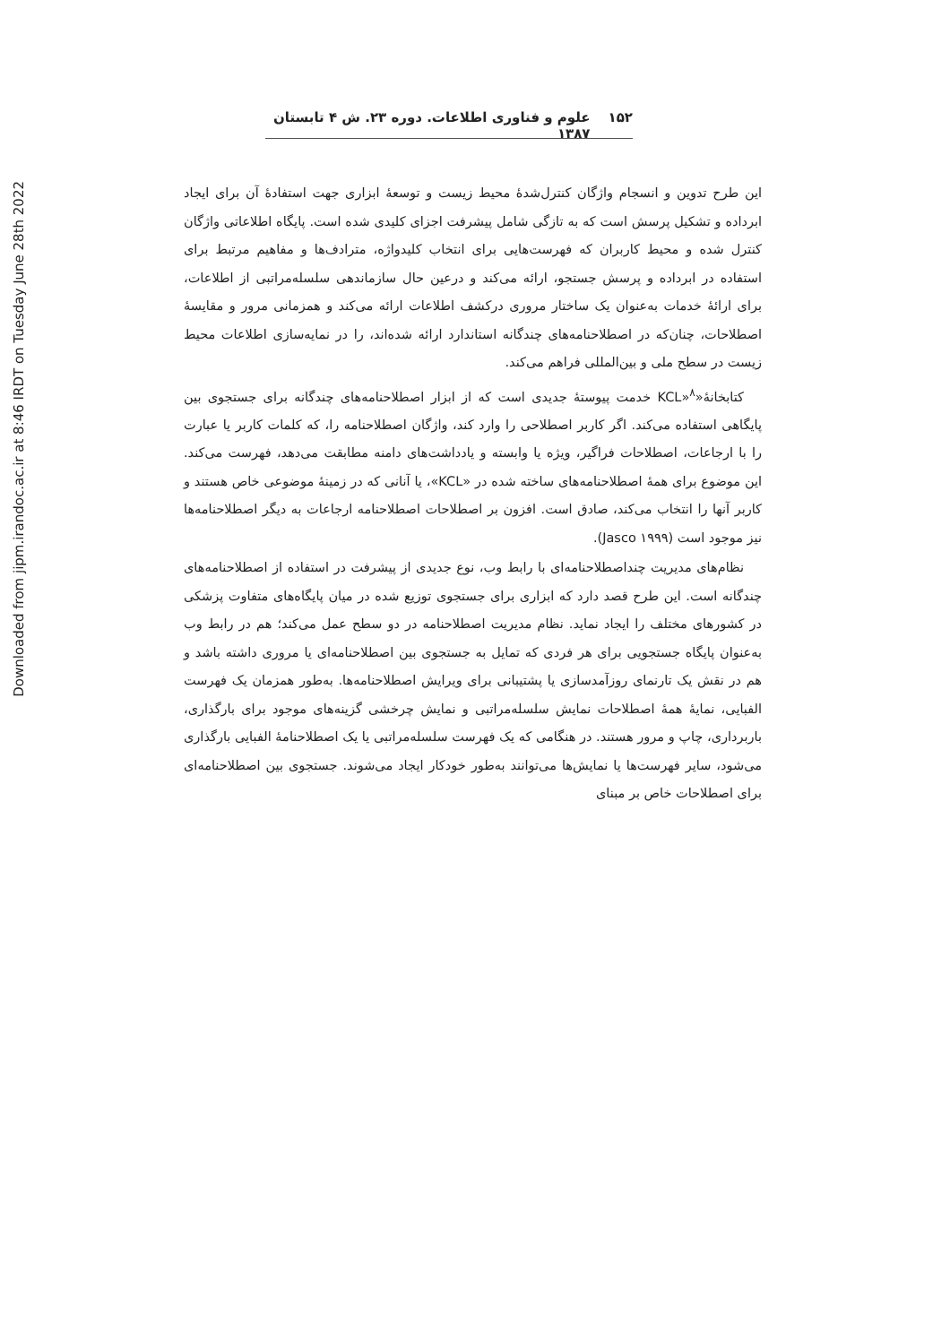Downloaded from jipm.irandoc.ac.ir at 8:46 IRDT on Tuesday June 28th 2022
۱۵۲ علوم و فناوری اطلاعات. دوره ۲۳. ش ۴ تابستان ۱۳۸۷
این طرح تدوین و انسجام واژگان کنترل‌شدۀ محیط زیست و توسعۀ ابزاری جهت استفادۀ آن برای ایجاد ابرداده و تشکیل پرسش است که به تازگی شامل پیشرفت اجزای کلیدی شده است. پایگاه اطلاعاتی واژگان کنترل شده و محیط کاربران که فهرست‌هایی برای انتخاب کلیدواژه، مترادف‌ها و مفاهیم مرتبط برای استفاده در ابرداده و پرسش جستجو، ارائه می‌کند و درعین حال سازماندهی سلسله‌مراتبی از اطلاعات، برای ارائۀ خدمات به‌عنوان یک ساختار مروری درکشف اطلاعات ارائه می‌کند و همزمانی مرور و مقایسۀ اصطلاحات، چنان‌که در اصطلاحنامه‌های چندگانه استاندارد ارائه شده‌اند، را در نمایه‌سازی اطلاعات محیط زیست در سطح ملی و بین‌المللی فراهم می‌کند.
کتابخانۀ«KCL»<sup>۸</sup> خدمت پیوستۀ جدیدی است که از ابزار اصطلاحنامه‌های چندگانه برای جستجوی بین پایگاهی استفاده می‌کند. اگر کاربر اصطلاحی را وارد کند، واژگان اصطلاحنامه را، که کلمات کاربر یا عبارت را با ارجاعات، اصطلاحات فراگیر، ویژه یا وابسته و یادداشت‌های دامنه مطابقت می‌دهد، فهرست می‌کند. این موضوع برای همۀ اصطلاحنامه‌های ساخته شده در «KCL»، یا آنانی که در زمینۀ موضوعی خاص هستند و کاربر آنها را انتخاب می‌کند، صادق است. افزون بر اصطلاحات اصطلاحنامه ارجاعات به دیگر اصطلاحنامه‌ها نیز موجود است (Jasco ۱۹۹۹).
نظام‌های مدیریت چنداصطلاحنامه‌ای با رابط وب، نوع جدیدی از پیشرفت در استفاده از اصطلاحنامه‌های چندگانه است. این طرح قصد دارد که ابزاری برای جستجوی توزیع شده در میان پایگاه‌های متفاوت پزشکی در کشورهای مختلف را ایجاد نماید. نظام مدیریت اصطلاحنامه در دو سطح عمل می‌کند؛ هم در رابط وب به‌عنوان پایگاه جستجویی برای هر فردی که تمایل به جستجوی بین اصطلاحنامه‌ای یا مروری داشته باشد و هم در نقش یک تارنمای روزآمدسازی یا پشتیبانی برای ویرایش اصطلاحنامه‌ها. به‌طور همزمان یک فهرست الفبایی، نمایۀ همۀ اصطلاحات نمایش سلسله‌مراتبی و نمایش چرخشی گزینه‌های موجود برای بارگذاری، باربرداری، چاپ و مرور هستند. در هنگامی که یک فهرست سلسله‌مراتبی یا یک اصطلاحنامۀ الفبایی بارگذاری می‌شود، سایر فهرست‌ها یا نمایش‌ها می‌توانند به‌طور خودکار ایجاد می‌شوند. جستجوی بین اصطلاحنامه‌ای برای اصطلاحات خاص بر مبنای